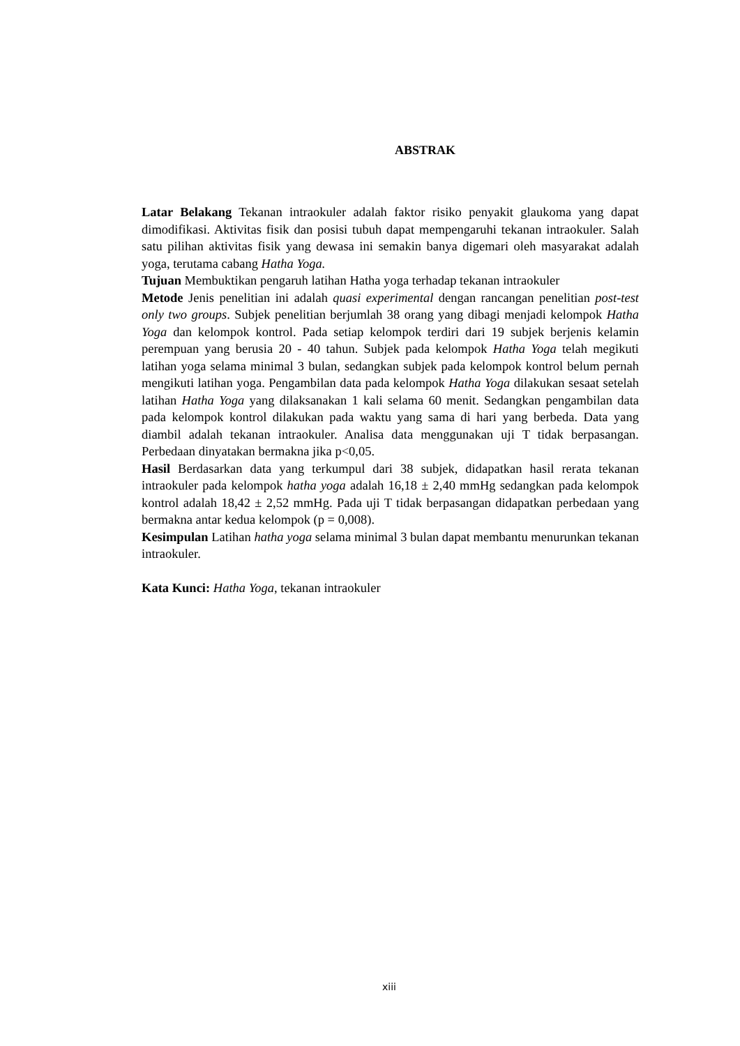ABSTRAK
Latar Belakang Tekanan intraokuler adalah faktor risiko penyakit glaukoma yang dapat dimodifikasi. Aktivitas fisik dan posisi tubuh dapat mempengaruhi tekanan intraokuler. Salah satu pilihan aktivitas fisik yang dewasa ini semakin banya digemari oleh masyarakat adalah yoga, terutama cabang Hatha Yoga.
Tujuan Membuktikan pengaruh latihan Hatha yoga terhadap tekanan intraokuler
Metode Jenis penelitian ini adalah quasi experimental dengan rancangan penelitian post-test only two groups. Subjek penelitian berjumlah 38 orang yang dibagi menjadi kelompok Hatha Yoga dan kelompok kontrol. Pada setiap kelompok terdiri dari 19 subjek berjenis kelamin perempuan yang berusia 20 - 40 tahun. Subjek pada kelompok Hatha Yoga telah megikuti latihan yoga selama minimal 3 bulan, sedangkan subjek pada kelompok kontrol belum pernah mengikuti latihan yoga. Pengambilan data pada kelompok Hatha Yoga dilakukan sesaat setelah latihan Hatha Yoga yang dilaksanakan 1 kali selama 60 menit. Sedangkan pengambilan data pada kelompok kontrol dilakukan pada waktu yang sama di hari yang berbeda. Data yang diambil adalah tekanan intraokuler. Analisa data menggunakan uji T tidak berpasangan. Perbedaan dinyatakan bermakna jika p<0,05.
Hasil Berdasarkan data yang terkumpul dari 38 subjek, didapatkan hasil rerata tekanan intraokuler pada kelompok hatha yoga adalah 16,18 ± 2,40 mmHg sedangkan pada kelompok kontrol adalah 18,42 ± 2,52 mmHg. Pada uji T tidak berpasangan didapatkan perbedaan yang bermakna antar kedua kelompok (p = 0,008).
Kesimpulan Latihan hatha yoga selama minimal 3 bulan dapat membantu menurunkan tekanan intraokuler.
Kata Kunci: Hatha Yoga, tekanan intraokuler
xiii